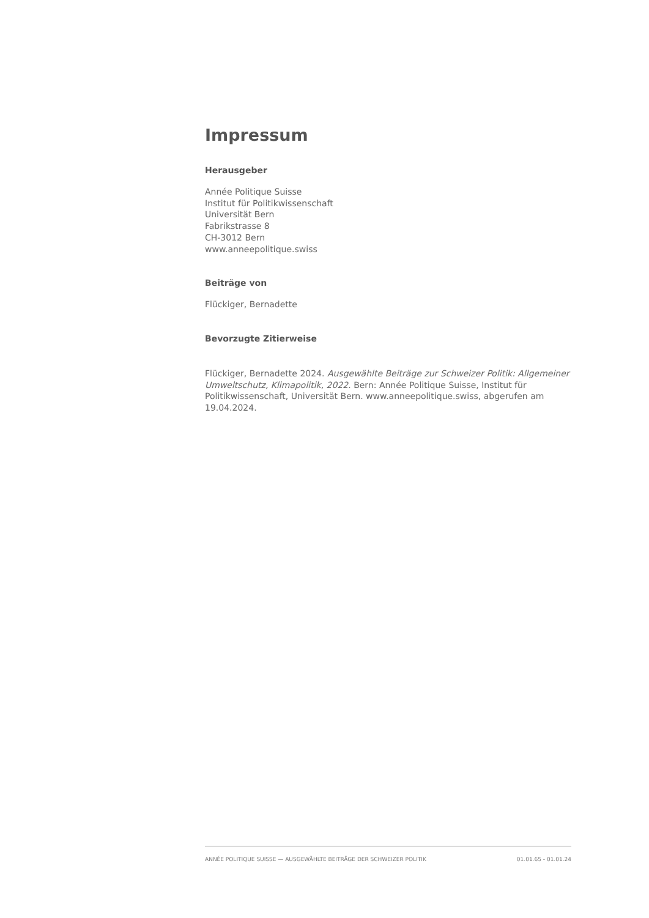Impressum
Herausgeber
Année Politique Suisse
Institut für Politikwissenschaft
Universität Bern
Fabrikstrasse 8
CH-3012 Bern
www.anneepolitique.swiss
Beiträge von
Flückiger, Bernadette
Bevorzugte Zitierweise
Flückiger, Bernadette 2024. Ausgewählte Beiträge zur Schweizer Politik: Allgemeiner Umweltschutz, Klimapolitik, 2022. Bern: Année Politique Suisse, Institut für Politikwissenschaft, Universität Bern. www.anneepolitique.swiss, abgerufen am 19.04.2024.
ANNÉE POLITIQUE SUISSE — AUSGEWÄHLTE BEITRÄGE DER SCHWEIZER POLITIK 01.01.65 - 01.01.24